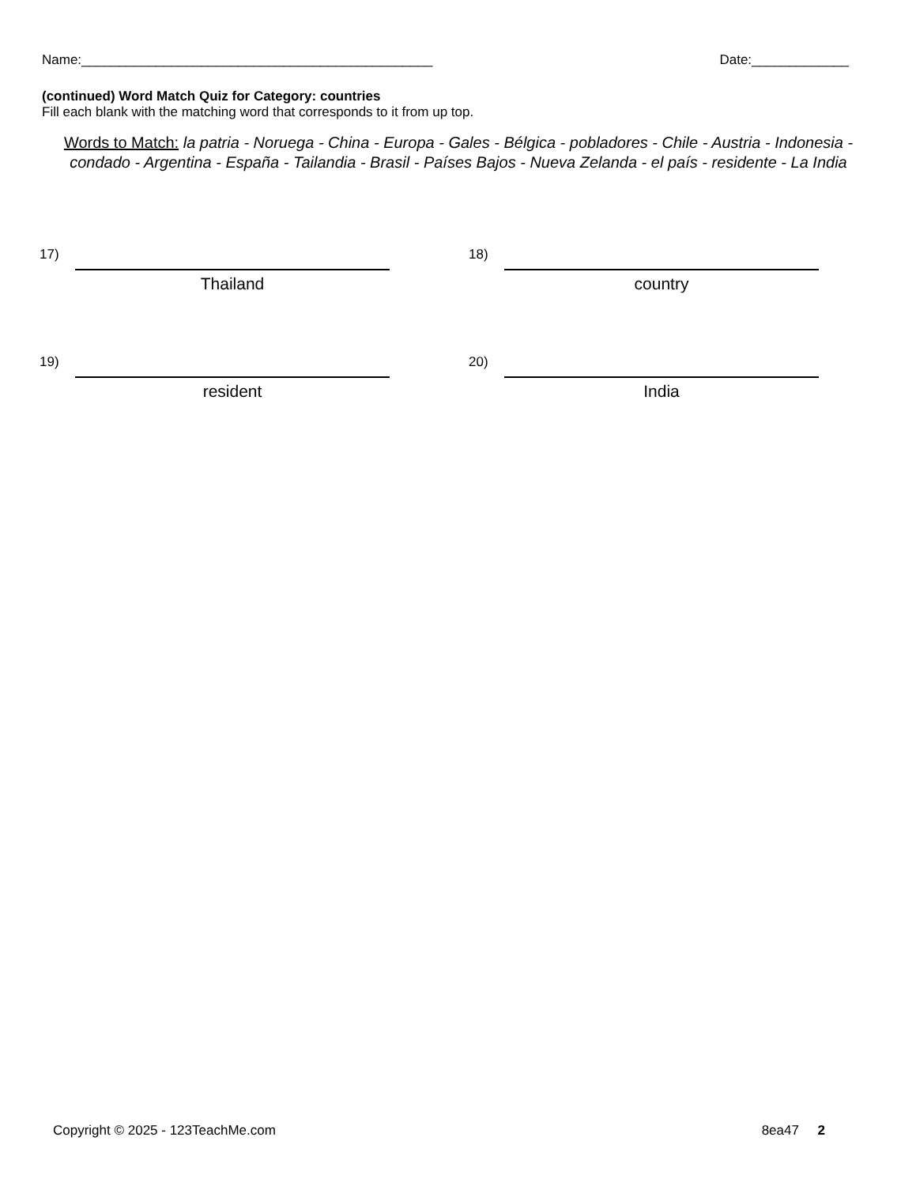Name:_______________________________________________ Date:_____________
(continued) Word Match Quiz for Category: countries
Fill each blank with the matching word that corresponds to it from up top.
Words to Match: la patria - Noruega - China - Europa - Gales - Bélgica - pobladores - Chile - Austria - Indonesia - condado - Argentina - España - Tailandia - Brasil - Países Bajos - Nueva Zelanda - el país - residente - La India
17)
Thailand
18)
country
19)
resident
20)
India
Copyright © 2025 - 123TeachMe.com 8ea47 2